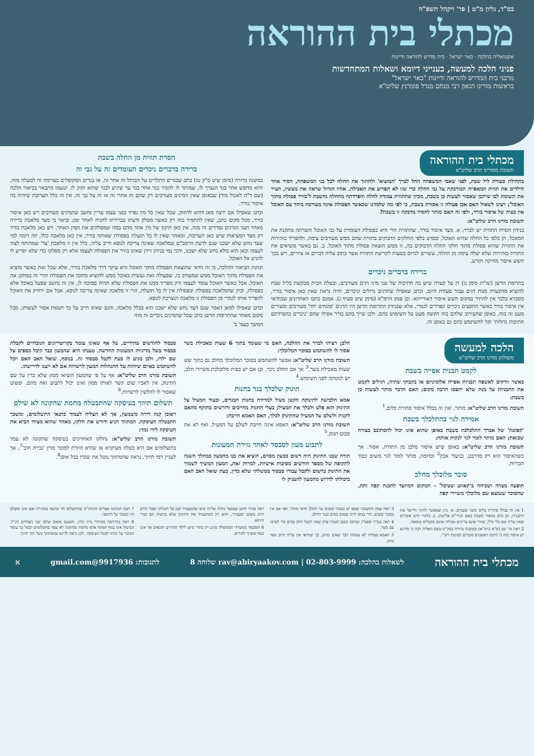בס"ד, גליון מ"ט | פר' ויקהל תשפ"ה
מכתלי בית ההוראה
אקטואליה בהלכה · באר ישראל · בית מדרש להוראה ודיינות
פניני הלכה למעשה, בענייני דיומא ושאלות המתחדשות
מרבני בית המדרש להוראה ודיינות "באר ישראל"
בראשות מורינו הגאון רבי מנחם מנדל פומרנץ שליט"א
מכתלי בית ההוראה תשובה ממורינו הרב שליט"א
בתחילת סעודת ליל שבת, לפני שאבי המשפחה החל לברך 'המוציא' ולחתוך את החלה לכל בני המשפחה, הסיר אחד הילדים את תווית המאפייה המודבקת על גבי החלה כדי שזו לא תפריע את האכילה. אחיו הגדול שראה את מעשיו, העיר את תשומת לבו שיתכן שאסור לעשות כן בשבת, מכיון שהתווית צמודה לחלה והפרדתה מהחלה נחשבת ל'בורר פסולת מתוך האוכל'; רצינו לשאול האם אכן פעולה זו אסורה בשבת, כי לפי מה שלמדנו שכאשר הפסולת אינה מעורבת ביחד עם האוכל אין בעיה של איסור בורר, ולפי זה האם מותר להסיר מדבקה זו בשבת?
תשובת מורנו הרב שליט"א:
בנידון הסרת התווית יש לברר: א. מצד איסור בורר, שהתווית הרי היא כפסולת העומדת על גבי האוכל והסרתה מתקנת את המאכל, הן כלפי כל החלה שהיא האוכל, ובפרט כלפי החלקים הדבוקים בתווית שהם ממש מעורבים עימה, ולהפריד בזהירות את התווית שהיא פסולת מתוך חלקי החלה הדבוקים בה, זו ממש הוצאת פסולת מתוך האוכל. ב. גם כאשר מוציאים את התווית בזהירות שלא יעלה עימה מן החלה, עשויים לגרום בטעות לקריעת התווית אשר כתוב עליה דברים או ציורים, ויש בכך חשש איסור מחיקה וקורע.
ברירה בדברים ניכרים
בתרומת הדשן (שו"ת סימן נז) דן על קערה שיש בה חתיכות של שני מיני דגים מעורבים, ובעלת הבית מבקשת בליל שבת להוציא מהקערה מנות דגים עבור סעודת היום, וכתב שאפילו שהדגים גדולים וניכרים, והיה נראה שאין כאן איסור בורר, מסברא בלבד אין להתיר במקום חשש איסור דאורייתא. וכן פסק הרמ"א (סימן שיט סעיף ג). אמנם כתבו האחרונים שבוודאי אין איסור בורר כאשר החפצים ניכרים ונפרדים לגמרי, אלא שבנידון התרומת הדשן היו הדגים 'מונחים יחד' מעורבים ומעורים מעט זה בזה, באופן שהעירוב שלהם בזה הקשה מעט על השימוש בהם, ולכן שייך בהם בורר אפילו שהם 'ניכרים בהפרדתם חתיכות גדולות' וקל להשתמש בהם גם באופן זה.
הסרת תווית מן החלה בשבת
ברירה בדברים ניכרים העומדים זה על גבי זה
במשנה ברורה (סימן שיט ס"ק טו) כתב שבגדים התלויים על הכותל זה אחר זה, או בגדים המקופלים בערימה זה למעלה מזה, והוא מחפש אחר בגד הנצרך לו, שמותר לו להסיר בגד אחר בגד עד שיגיע לבגד שהוא זקוק לו. וטעמו מתבאר בביאור הלכה (שם ד"ה לאכול מיד) שבאופן שאין המינים מעורבים רק שהם זה אחרי זה או זה על גבי זה, אין זה כלל תערובת שיהיה בה איסור בורר.
וכתב שאפילו אם ירצה מאן דהוא לדחוק, שכל שאין כל מין נפרד בפני עצמו עדיין נחשב שהמינים מעורבים ויש כאן איסור בורר, מכל מקום כתב, שאין להחמיר בזה רק כאשר מסלק ודעתו בברירתו להניח לאחר זמן; וביאר כי מצד מלאכת ברירה מאחר ושני המינים נפרדים זה מזה, אין כאן תיקון של מין אחד מהם במה שמסלקים את המין האחר, ויש כאן מלאכת בורר רק מצד המציאות שיש כאן תערובת, ומאחר שאין לו כל תועלת בפסולת שאותה בורר, אין כאן מלאכה כלל, וזה דומה למי שצד נחש שלא ישכנו שגם לדעת הרמב"ם שמלאכה שאינה צריכה לגופא חייב עליה, כלל אין זו מלאכת 'צד' שמהותה לצוד לעצמו וכאן הוא כולא נחש שלא ישכנו, והכי נמי בנידון דידן שאינו בורר את הפסולת לעצמו אלא רק מסלקו כדי שלא יפריע לו להגיע אל האוכל.
וכוונת הביאור ההלכה, כי זה וודאי שהוצאת הפסולת מתוך האוכל היא עיקר דרך מלאכת בורר, אלא שכל זאת כאשר מוציא את הפסולת מתוך האוכל ממש שמעורב בו, שפעולה זאת נעשית באוכל ממש להוציא מתוכו את הפסולת והרי זה כמתקן את האוכל, אבל כאשר האוכל עומד לעצמו ורק מפריד ממנו את הפסולת שלא תהיה סמוכה לו, אין זה נחשב שפעל באוכל אלא בפסולת, וכיון שהמלאכה בפסולת ובפסולת אין לו כל תועלת, הרי זו מלאכה שאינה צריכה לגופא, אבל אם ירחיק את האוכל להפריד אותו לגמרי מן הפסולת זו מלאכה הנצרכת לגופא.
וכתב שאפילו למאן דאמר שגם הצד נחש שלא ישכנו הוא בכלל מלאכה, והגם שאינו חייב על כך חטאת אסור לעשותו, מכל מקום מאחר שהתרומת הדשן כתב שכל שהמינים ניכרים זה מזה
המשך בעמ' ב'
הלכה למעשה משולחן מורנו הרב שליט"א
לקמט תבנית אפייה בשבת
כאשר זורקים לאשפה תבניות אפייה אלומיניום או בקבוקי שתיה, רגילים לקמט את התבניות על מנת שלא יתפסו הרבה מקום; האם הדבר מותר לעשות כן בשבת:
תשובת מורנו הרב שליט"א: מותר, ואין זה בכלל איסור סתירת כלים.<sup>1</sup>
אמירה לגוי בהתלכלך בשבת
'קפוטה' של אברך התלכלכה בשבת באופן שהוא אינו יכול להסתובב בצורה שכזאת; האם מותר לומר לגוי לנקות אותה:
תשובת מורנו הרב שליט"א: באופן שיש איסור מלבן מן התורה, אסור. אך כשהאיסור הוא רק מדרבנן, כניעור אבק<sup>2</sup> וכדומה, מותר לומר לגוי משום כבוד הבריות.
סוכר מלוכלך מחלב
תופעה מצויה ושכיחה ב'קאווע שטיבל' - המקום המיועד להכנת קפה ותה, שהסוכר שנמצא שם מלוכלך משיירי קפה
חלב; רציתי לברר את ההלכה, האם מי שעומד בתוך 6 שעות מאכילת בשר אסור לו להשתמש בסוכר המלוכלך:
תשובת מורנו הרב שליט"א: אפשר להשתמש בסוכר המלוכלך מחלב גם בתוך שש שעות מאכילת בשר.<sup>3</sup> אך אם החלב ניכר, וכן אם יש כפית מלוכלכת משיירי חלב, יש לנקותה לפני השימוש.<sup>4</sup>
תינוק שלכלך בגד בחנות
אמא הלבישה לתינוקה הקטן מעיל למדידה בחנות הבגדים, ובעוד המעיל על התינוק הוא פלט ולכלך את המעיל; בעלי החנות מחייבים ודורשים בתוקף מהאם לקנות ולשלם על המעיל שהתינוק לכלך, האם האמא חייבת:
תשובת מורנו הרב שליט"א: האמא אינה חייבת לשלם על המעיל, ואף לא את סכום הנזק.<sup>5</sup>
לתבוע מעון לסבסד לאחר גזירת המעונות
הורה שבנו התינוק היה רשום במעון מסוים, הוציא את בנו מהמעון במהלך השנה לתקופה של מספר חודשים מסיבות אישיות. למרות זאת, המעון המשיך לשמור את התינוק כרשום ולקבל עבורו סבסוד ממשלתי שלא כדין. כעת שואל האב האם ביכולתו לדרוש מהמעון להעניק לו
סבסוד לחודשים עתידיים, על אף שאינו עומד בקריטריונים הנוכחיים לקבלת סבסוד בשל מדיניות המעונות החדשה. טענתו היא שהמעון כבר קיבל כספים על שם ילדו, ולכן מגיע לו כעת לקבל סבסוד זה. בנוסף, שואל האב האם יוכל להשתמש באיום שידווח על התנהלות המעון לרשויות אם לא ייענו לדרישתו.
תשובת מורנו הרב שליט"א: אף על פי שהמעון הוציאו ממון שלא כדין על שם התינוק, אין לאביו שום קשר לאותו ממון ואינו יכול לתבוע זאת מהם, ופשוט שאסור לו להלשין לרשויות.<sup>6</sup>
תשלום תיווך בעיסקה שהתבטלה מחמת שהקונה לא שילם
ראובן קנה דירה משמעון, אך לא הצליח לעמוד בתנאי התשלומים, ומשכך התבטלה העיסקה. המתווך הגיע ודורש את חלקו, מאחר שהוא מצידו הביא את העיסקה לידי גמר:
תשובת מורנו הרב שליט"א: נחלקו האחרונים בעיסקה שהקונה לא עמד בתשלומים אם היא בטלה מעיקרא או שהיא חוזרת למוכר מדין 'גביית חוב'<sup>7</sup>, אך לעניין דמי תיווך, נראה שהמתווך נוטל את שכרו בכל אופן<sup>8</sup>.
1 אין זה בכלל סתירת כלים משני טעמים: א. כיון שאפשר לחזור וליישר את התבנית, וכן כתב במאור השבת בשם הגרי"ש אלישיב. ב. כדברי היש אומרים שאין עליה שם כלי כלל, שהרי אינם צריכים טבילה ואינם מקבלים טומאה.
2 ראה סי' שב (ס"א ברמ"א) ובמשנה ברורה (סק"ז) בשם האליה רבה כי מדינא יש איסור בזה כי הרבה ראשונים סוברים כשיטת רש"י.
3 ראה עמק התשובה שאם יש בסוכר ששים נגד החלב וודאי מותר, ואף אם אין בסוכר ששים, הרי בכוס יהיה ששים במים כנגד החלב.
4 ראה בש"ך ובפמ"ג שכתבו בשם הצמח צדק שאין לבטל חלב במים כדי לערבו עם בשר.
5 האמא מצידה לא עשתה דבר שאינו כהוגן, כך שוודאי אין עליה חיוב מצד מזיק.
ראה פתחי חושן שבספר נחלת אליהו כתב שהמעמיד קטן על השלחן ושבר כלים חייב משום 'מעמיד', והוא רק כשהעמיד את התינוק שלא ברשות וגם בברי הזיקא.
6 הסבסוד ממשרדי הממשלה מגיע רק בתור סיוע לילדי ההורים הזכאים אך אינו כסף ששייך להורים.
7 דעת המחנה אפרים והנתה"מ שהתשלום הוי כתנאי במכירה ואם אינו משלם הוי כעובר על התנאי.
8 ראה בהרהבה מכותלי בית הדין, והטעם משום שלפי שני הצדדים הנ"ל, הביטול אינו בגוף המקח אלא מחמת שהקונה לא עמד בתשלומים ובשל כך עומד המוכר על זכותו לבטל העיסקה, ולכן נראה לדינא שהמתווך נוטל דמי תיווך.
מכתלי בית ההוראה לשאלות בהלכה: rav@abiryaakov.com | 02-803-9999 שלוחה 8 לתגובות: 9917936@gmail.com א